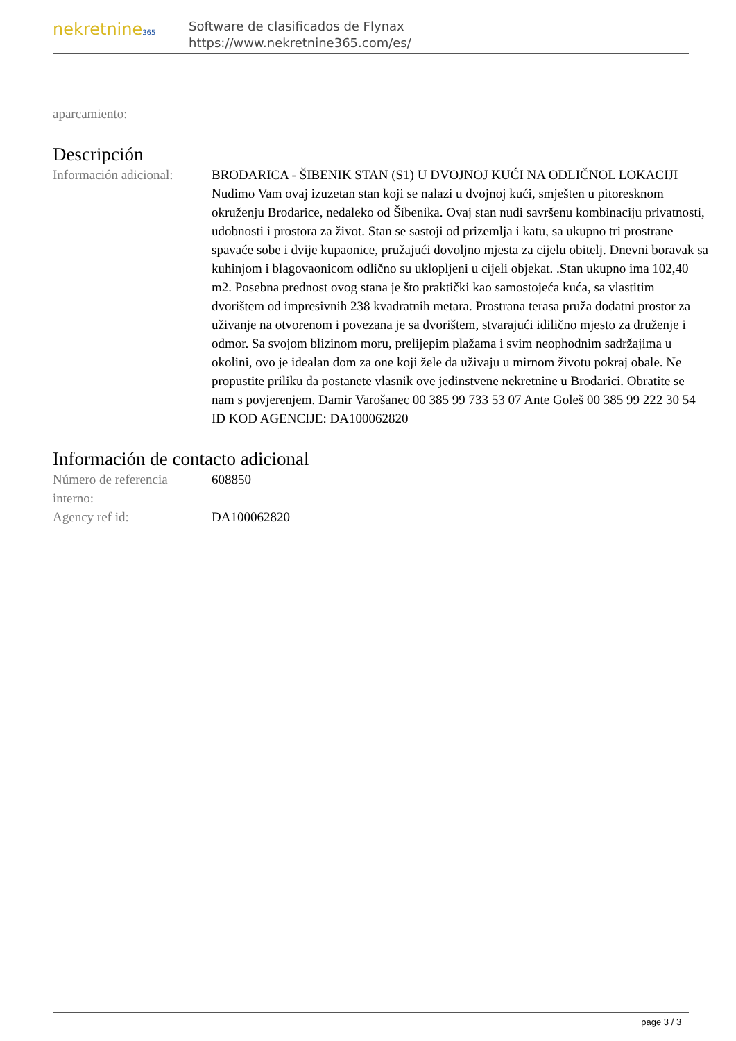nekretnine365
Software de clasificados de Flynax
https://www.nekretnine365.com/es/
| aparcamiento: | |
Descripción
| Información adicional: | BRODARICA - ŠIBENIK STAN (S1) U DVOJNOJ KUĆI NA ODLIČNOL LOKACIJI Nudimo Vam ovaj izuzetan stan koji se nalazi u dvojnoj kući, smješten u pitoresknom okruženju Brodarice, nedaleko od Šibenika. Ovaj stan nudi savršenu kombinaciju privatnosti, udobnosti i prostora za život. Stan se sastoji od prizemlja i katu, sa ukupno tri prostrane spavaće sobe i dvije kupaonice, pružajući dovoljno mjesta za cijelu obitelj. Dnevni boravak sa kuhinjom i blagovaonicom odlično su uklopljeni u cijeli objekat. .Stan ukupno ima 102,40 m2. Posebna prednost ovog stana je što praktički kao samostojeća kuća, sa vlastitim dvorištem od impresivnih 238 kvadratnih metara. Prostrana terasa pruža dodatni prostor za uživanje na otvorenom i povezana je sa dvorištem, stvarajući idilično mjesto za druženje i odmor. Sa svojom blizinom moru, prelijepim plažama i svim neophodnim sadržajima u okolini, ovo je idealan dom za one koji žele da uživaju u mirnom životu pokraj obale. Ne propustite priliku da postanete vlasnik ove jedinstvene nekretnine u Brodarici. Obratite se nam s povjerenjem. Damir Varošanec 00 385 99 733 53 07 Ante Goleš 00 385 99 222 30 54 ID KOD AGENCIJE: DA100062820 |
Información de contacto adicional
| Número de referencia interno: | 608850 |
| Agency ref id: | DA100062820 |
page 3 / 3